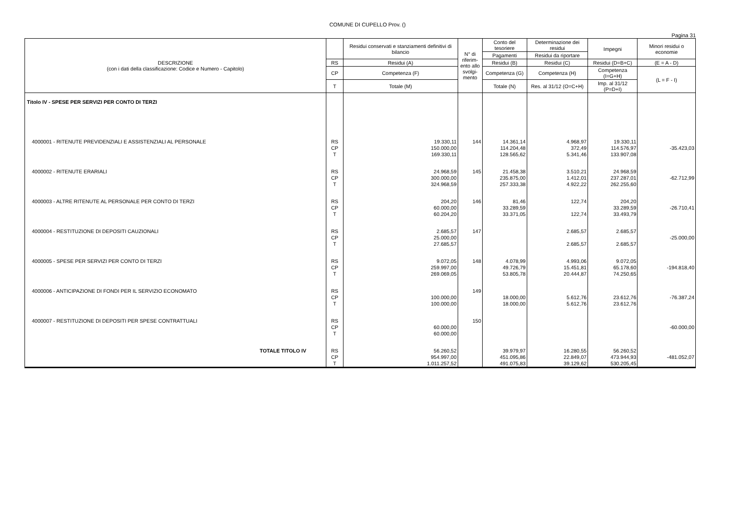COMUNE DI CUPELLO Prov. ()
Pagina 31
| DESCRIZIONE (con i dati della classificazione: Codice e Numero - Capitolo) | | Residui conservati e stanziamenti definitivi di bilancio | N° di riferim-ento allo svolgi-mento | Conto del tesoriere | Determinazione dei residui | Impegni | Minori residui o economie |
| --- | --- | --- | --- | --- | --- | --- | --- |
| | | | | Pagamenti | Residui da riportare | | |
| | RS | Residui (A) | | Residui (B) | Residui (C) | Residui (D=B+C) | (E = A - D) |
| | CP | Competenza (F) | | Competenza (G) | Competenza (H) | Competenza (I=G+H) | (L = F - I) |
| | T | Totale (M) | | Totale (N) | Res. al 31/12 (O=C+H) | Imp. al 31/12 (P=D+I) | |
| Titolo IV - SPESE PER SERVIZI PER CONTO DI TERZI | | | | | | | |
| 4000001 - RITENUTE PREVIDENZIALI E ASSISTENZIALI AL PERSONALE | RS CP T | 19.330,11 150.000,00 169.330,11 | 144 | 14.361,14 114.204,48 128.565,62 | 4.968,97 372,49 5.341,46 | 19.330,11 114.576,97 133.907,08 | -35.423,03 |
| 4000002 - RITENUTE ERARIALI | RS CP T | 24.968,59 300.000,00 324.968,59 | 145 | 21.458,38 235.875,00 257.333,38 | 3.510,21 1.412,01 4.922,22 | 24.968,59 237.287,01 262.255,60 | -62.712,99 |
| 4000003 - ALTRE RITENUTE AL PERSONALE PER CONTO DI TERZI | RS CP T | 204,20 60.000,00 60.204,20 | 146 | 81,46 33.289,59 33.371,05 | 122,74 122,74 | 204,20 33.289,59 33.493,79 | -26.710,41 |
| 4000004 - RESTITUZIONE DI DEPOSITI CAUZIONALI | RS CP T | 2.685,57 25.000,00 27.685,57 | 147 | | 2.685,57 2.685,57 | 2.685,57 2.685,57 | -25.000,00 |
| 4000005 - SPESE PER SERVIZI PER CONTO DI TERZI | RS CP T | 9.072,05 259.997,00 269.069,05 | 148 | 4.078,99 49.726,79 53.805,78 | 4.993,06 15.451,81 20.444,87 | 9.072,05 65.178,60 74.250,65 | -194.818,40 |
| 4000006 - ANTICIPAZIONE DI FONDI PER IL SERVIZIO ECONOMATO | RS CP T | 100.000,00 100.000,00 | 149 | 18.000,00 18.000,00 | 5.612,76 5.612,76 | 23.612,76 23.612,76 | -76.387,24 |
| 4000007 - RESTITUZIONE DI DEPOSITI PER SPESE CONTRATTUALI | RS CP T | 60.000,00 60.000,00 | 150 | | | | -60.000,00 |
| TOTALE TITOLO IV | RS CP T | 56.260,52 954.997,00 1.011.257,52 | | 39.979,97 451.095,86 491.075,83 | 16.280,55 22.849,07 39.129,62 | 56.260,52 473.944,93 530.205,45 | -481.052,07 |